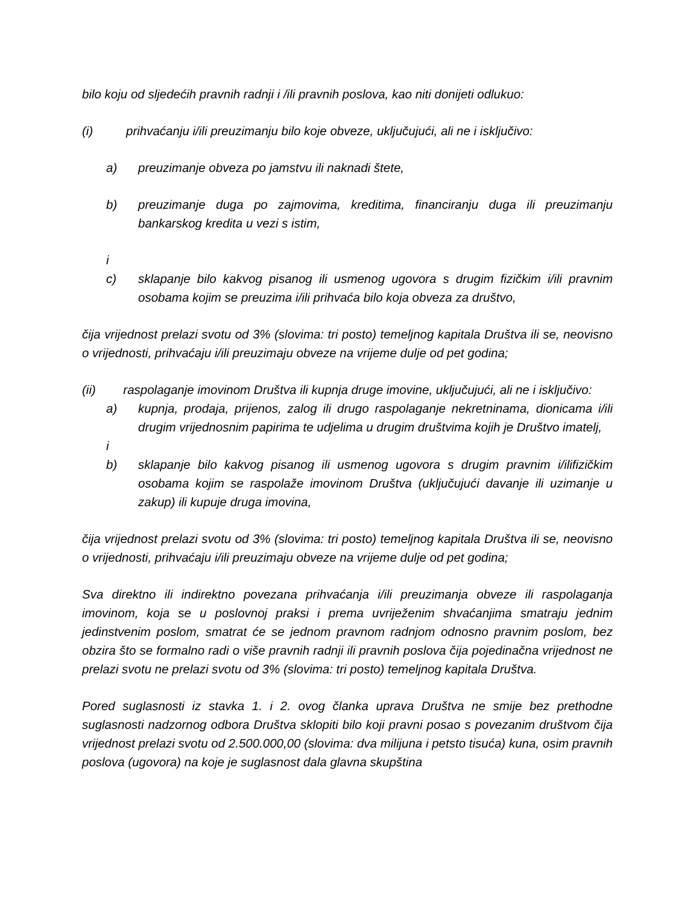bilo koju od sljedećih pravnih radnji i /ili pravnih poslova, kao niti donijeti odlukuo:
(i) prihvaćanju i/ili preuzimanju bilo koje obveze, uključujući, ali ne i isključivo:
a) preuzimanje obveza po jamstvu ili naknadi štete,
b) preuzimanje duga po zajmovima, kreditima, financiranju duga ili preuzimanju bankarskog kredita u vezi s istim,
i
c) sklapanje bilo kakvog pisanog ili usmenog ugovora s drugim fizičkim i/ili pravnim osobama kojim se preuzima i/ili prihvaća bilo koja obveza za društvo,
čija vrijednost prelazi svotu od 3% (slovima: tri posto) temeljnog kapitala Društva ili se, neovisno o vrijednosti, prihvaćaju i/ili preuzimaju obveze na vrijeme dulje od pet godina;
(ii) raspolaganje imovinom Društva ili kupnja druge imovine, uključujući, ali ne i isključivo:
a) kupnja, prodaja, prijenos, zalog ili drugo raspolaganje nekretninama, dionicama i/ili drugim vrijednosnim papirima te udjelima u drugim društvima kojih je Društvo imatelj,
i
b) sklapanje bilo kakvog pisanog ili usmenog ugovora s drugim pravnim i/ilifizičkim osobama kojim se raspolaže imovinom Društva (uključujući davanje ili uzimanje u zakup) ili kupuje druga imovina,
čija vrijednost prelazi svotu od 3% (slovima: tri posto) temeljnog kapitala Društva ili se, neovisno o vrijednosti, prihvaćaju i/ili preuzimaju obveze na vrijeme dulje od pet godina;
Sva direktno ili indirektno povezana prihvaćanja i/ili preuzimanja obveze ili raspolaganja imovinom, koja se u poslovnoj praksi i prema uvriježenim shvaćanjima smatraju jednim jedinstvenim poslom, smatrat će se jednom pravnom radnjom odnosno pravnim poslom, bez obzira što se formalno radi o više pravnih radnji ili pravnih poslova čija pojedinačna vrijednost ne prelazi svotu ne prelazi svotu od 3% (slovima: tri posto) temeljnog kapitala Društva.
Pored suglasnosti iz stavka 1. i 2. ovog članka uprava Društva ne smije bez prethodne suglasnosti nadzornog odbora Društva sklopiti bilo koji pravni posao s povezanim društvom čija vrijednost prelazi svotu od 2.500.000,00 (slovima: dva milijuna i petsto tisuća) kuna, osim pravnih poslova (ugovora) na koje je suglasnost dala glavna skupština